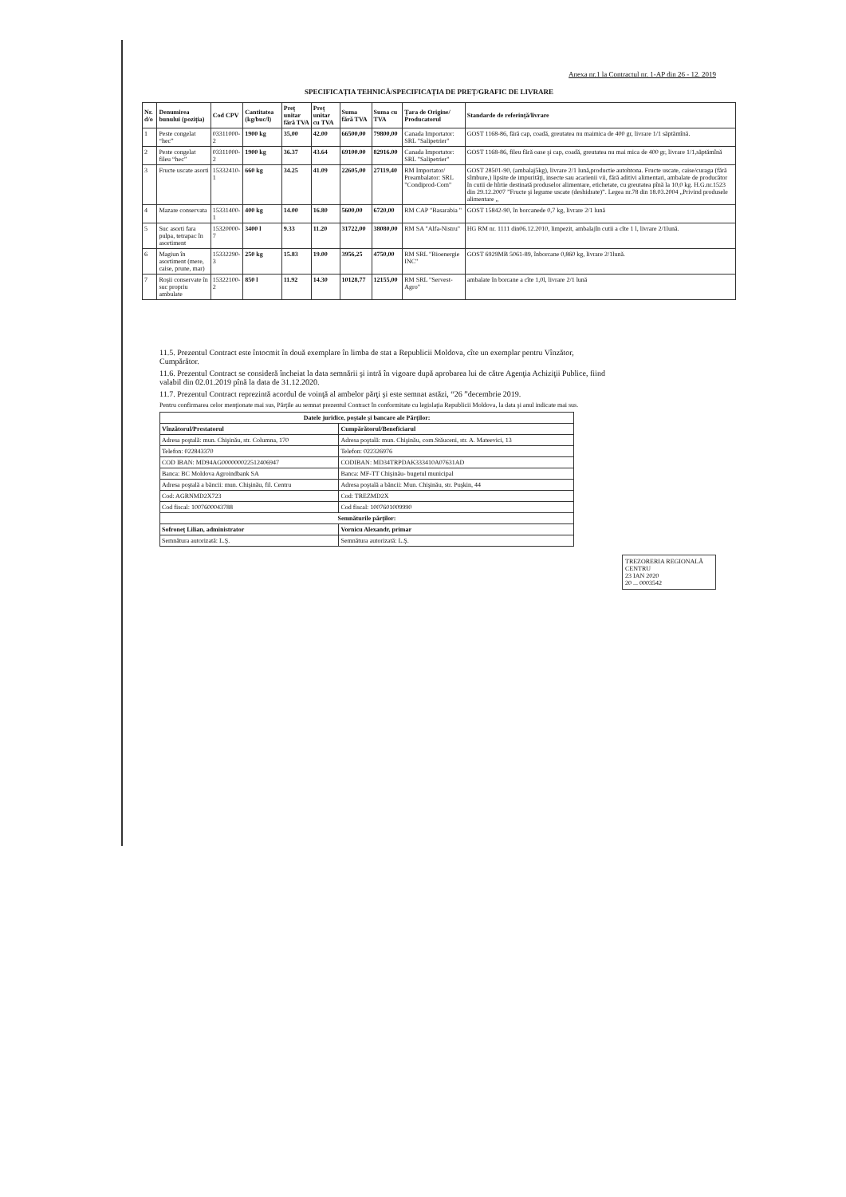Anexa nr.1 la Contractul nr. 1-AP din 26 - 12. 2019
SPECIFICAȚIA TEHNICĂ/SPECIFICAȚIA DE PREȚ/GRAFIC DE LIVRARE
| Nr. d/o | Denumirea bunului (poziția) | Cod CPV | Cantitatea (kg/buc/l) | Preț unitar fără TVA | Preț unitar cu TVA | Suma fără TVA | Suma cu TVA | Țara de Origine/ Producatorul | Standarde de referință/livrare |
| --- | --- | --- | --- | --- | --- | --- | --- | --- | --- |
| 1 | Peste congelat “hec” | 03311000-2 | 1900 kg | 35,00 | 42.00 | 66500,00 | 79800,00 | Canada Importator: SRL "Salipetrier" | GOST 1168-86, fără cap, coadă, greutatea nu maimica de 400 gr, livrare 1/1 săptămînă. |
| 2 | Peste congelat fileu “hec” | 03311000-2 | 1900 kg | 36.37 | 43.64 | 69100.00 | 82916.00 | Canada Importator: SRL "Salipetrier" | GOST 1168-86, fileu fără oase şi cap, coadă, greutatea nu mai mica de 400 gr, livrare 1/1,săptămînă |
| 3 | Fructe uscate asorti | 15332410-1 | 660 kg | 34.25 | 41.09 | 22605,00 | 27119,40 | RM Importator/ Preambalator: SRL "Condiprod-Com" | GOST 28501-90, (ambalaj5kg), livrare 2/1 lună,productie autohtona. Fructe uscate, caise/curaga (fără sîmbure,) lipsite de impurităţi, insecte sau acarienii vii, fără aditivi alimentari, ambalate de producător în cutii de hîrtie destinată produselor alimentare, etichetate, cu greutatea pînă la 10,0 kg. H.G.nr.1523 din 29.12.2007 ”Fructe şi legume uscate (deshidrate)”. Legea nr.78 din 18.03.2004 „Privind produsele alimentare „ |
| 4 | Mazare conservata | 15331400-1 | 400 kg | 14.00 | 16.80 | 5600,00 | 6720,00 | RM CAP "Basarabia " | GOST 15842-90, în borcanede 0,7 kg, livrare 2/1 lună |
| 5 | Suc asorti fara pulpa, tetrapac în asortiment | 15320000-7 | 3400 l | 9.33 | 11.20 | 31722,00 | 38080,00 | RM SA "Alfa-Nistru" | HG RM nr. 1111 din06.12.2010, limpezit, ambalajîn cutii a cîte 1 l, livrare 2/1lună. |
| 6 | Magiun în asortiment (mere, caise, prune, mar) | 15332290-3 | 250 kg | 15.83 | 19.00 | 3956,25 | 4750,00 | RM SRL "Bioenergie INC" | GOST 6929MB 5061-89, înborcane 0,860 kg, livrare 2/1lună. |
| 7 | Roşii conservate în suc propriu ambulate | 15322100-2 | 850 l | 11.92 | 14.30 | 10128,77 | 12155,00 | RM SRL "Servest-Agro" | ambalate în borcane a cîte 1,0l, livrare 2/1 lună |
11.5. Prezentul Contract este întocmit în două exemplare în limba de stat a Republicii Moldova, cîte un exemplar pentru Vînzător, Cumpărător.
11.6. Prezentul Contract se consideră încheiat la data semnării şi intră în vigoare după aprobarea lui de către Agenţia Achiziţii Publice, fiind valabil din 02.01.2019 pînă la data de 31.12.2020.
11.7. Prezentul Contract reprezintă acordul de voinţă al ambelor părţi şi este semnat astăzi, “26 ”decembrie 2019.
Pentru confirmarea celor menţionate mai sus, Părţile au semnat prezentul Contract în conformitate cu legislaţia Republicii Moldova, la data şi anul indicate mai sus.
| Datele juridice, poştale şi bancare ale Părţilor: | |
| --- | --- |
| Vînzătorul/Prestatorul | Cumpărătorul/Beneficiarul |
| Adresa poştală: mun. Chişinău, str. Columna, 170 | Adresa poştală: mun. Chişinău, com.Stăuceni, str. A. Mateevici, 13 |
| Telefon: 022843370 | Telefon: 022326976 |
| COD IBAN: MD94AG000000022512406947 | CODIBAN: MD34TRPDAK333410A07631AD |
| Banca: BC Moldova Agroindbank SA | Banca: MF-TT Chişinău- bugetul municipal |
| Adresa poştală a băncii: mun. Chişinău, fil. Centru | Adresa poştală a băncii: Mun. Chişinău, str. Puşkin, 44 |
| Cod: AGRNMD2X723 | Cod: TREZMD2X |
| Cod fiscal: 1007600043788 | Cod fiscal: 1007601009990 |
| Semnăturile părţilor: | |
| Sofroneț Lilian, administrator | Vornicu Alexandr, primar |
| Semnătura autorizată: L.Ş. | Semnătura autorizată: L.Ş. |
TREZORERIA REGIONALĂ CENTRU
23 IAN 2020
20 ... 0003542